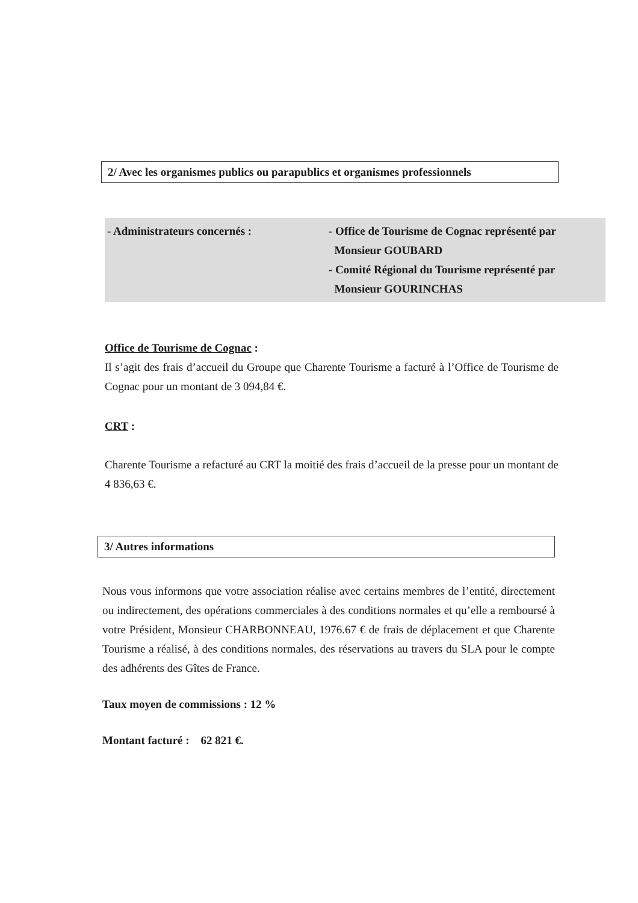2/ Avec les organismes publics ou parapublics et organismes professionnels
- Administrateurs concernés : - Office de Tourisme de Cognac représenté par
Monsieur GOUBARD
- Comité Régional du Tourisme représenté par
Monsieur GOURINCHAS
Office de Tourisme de Cognac :
Il s’agit des frais d’accueil du Groupe que Charente Tourisme a facturé à l’Office de Tourisme de Cognac pour un montant de 3 094,84 €.
CRT :
Charente Tourisme a refacturé au CRT la moitié des frais d’accueil de la presse pour un montant de 4 836,63 €.
3/ Autres informations
Nous vous informons que votre association réalise avec certains membres de l’entité, directement ou indirectement, des opérations commerciales à des conditions normales et qu’elle a remboursé à votre Président, Monsieur CHARBONNEAU, 1976.67 € de frais de déplacement et que Charente Tourisme a réalisé, à des conditions normales, des réservations au travers du SLA pour le compte des adhérents des Gîtes de France.
Taux moyen de commissions : 12 %
Montant facturé : 62 821 €.